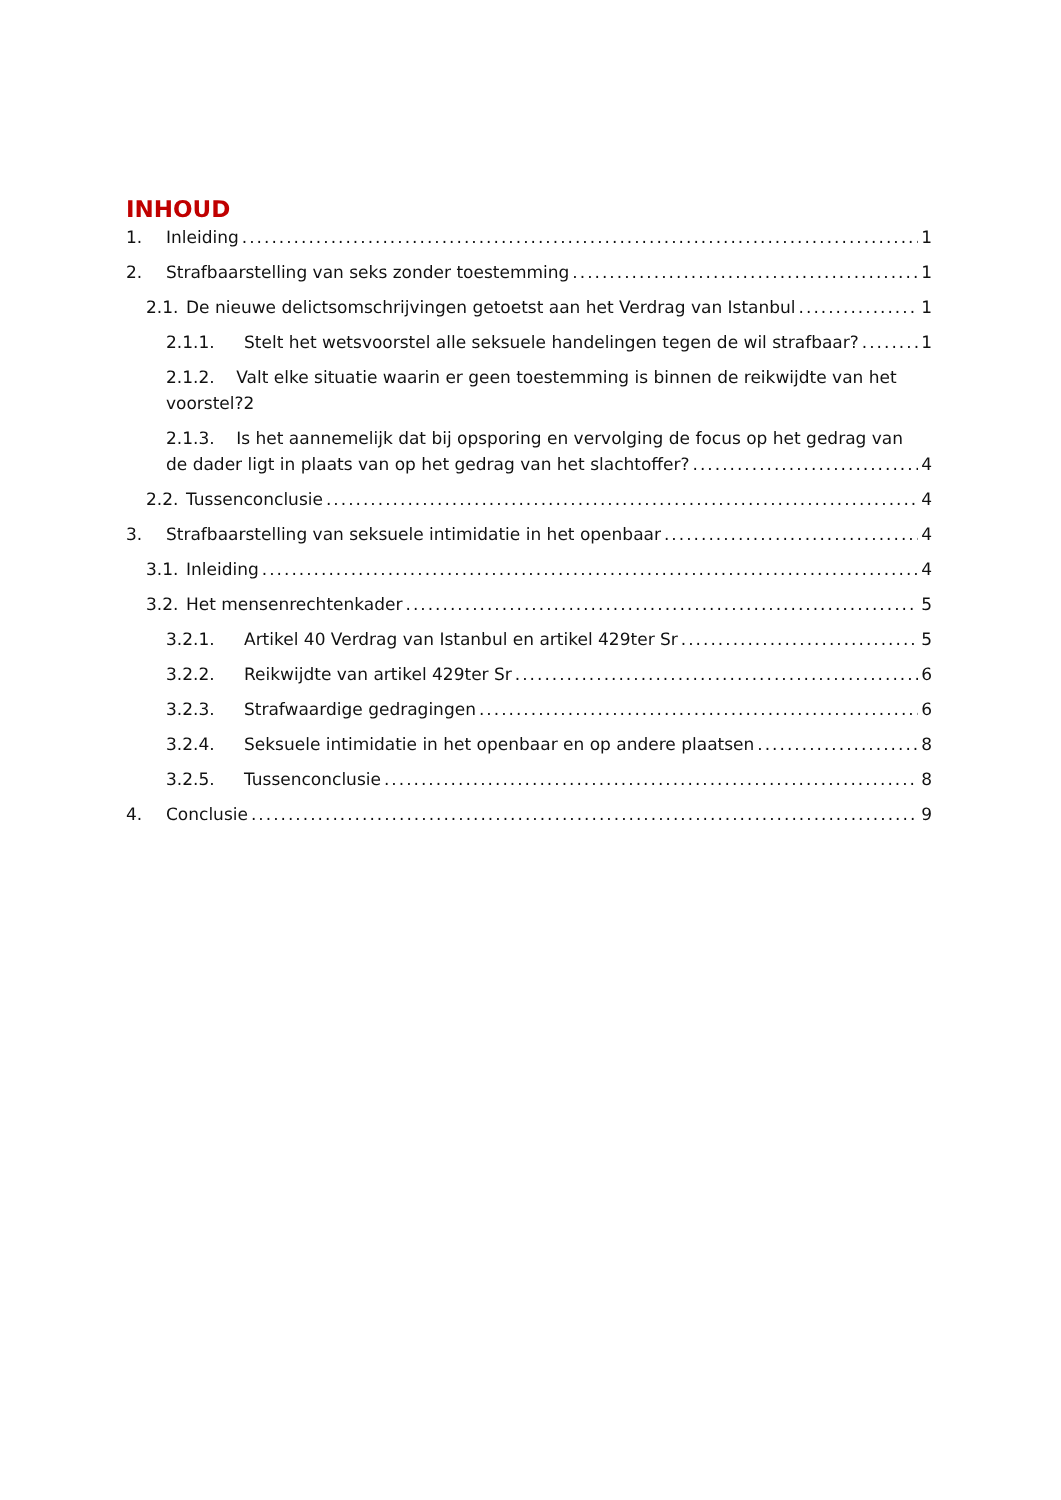INHOUD
1. Inleiding 1
2. Strafbaarstelling van seks zonder toestemming 1
2.1. De nieuwe delictsomschrijvingen getoetst aan het Verdrag van Istanbul 1
2.1.1. Stelt het wetsvoorstel alle seksuele handelingen tegen de wil strafbaar? 1
2.1.2. Valt elke situatie waarin er geen toestemming is binnen de reikwijdte van het voorstel?2
2.1.3. Is het aannemelijk dat bij opsporing en vervolging de focus op het gedrag van
de dader ligt in plaats van op het gedrag van het slachtoffer? 4
2.2. Tussenconclusie 4
3. Strafbaarstelling van seksuele intimidatie in het openbaar 4
3.1. Inleiding 4
3.2. Het mensenrechtenkader 5
3.2.1. Artikel 40 Verdrag van Istanbul en artikel 429ter Sr 5
3.2.2. Reikwijdte van artikel 429ter Sr 6
3.2.3. Strafwaardige gedragingen 6
3.2.4. Seksuele intimidatie in het openbaar en op andere plaatsen 8
3.2.5. Tussenconclusie 8
4. Conclusie 9